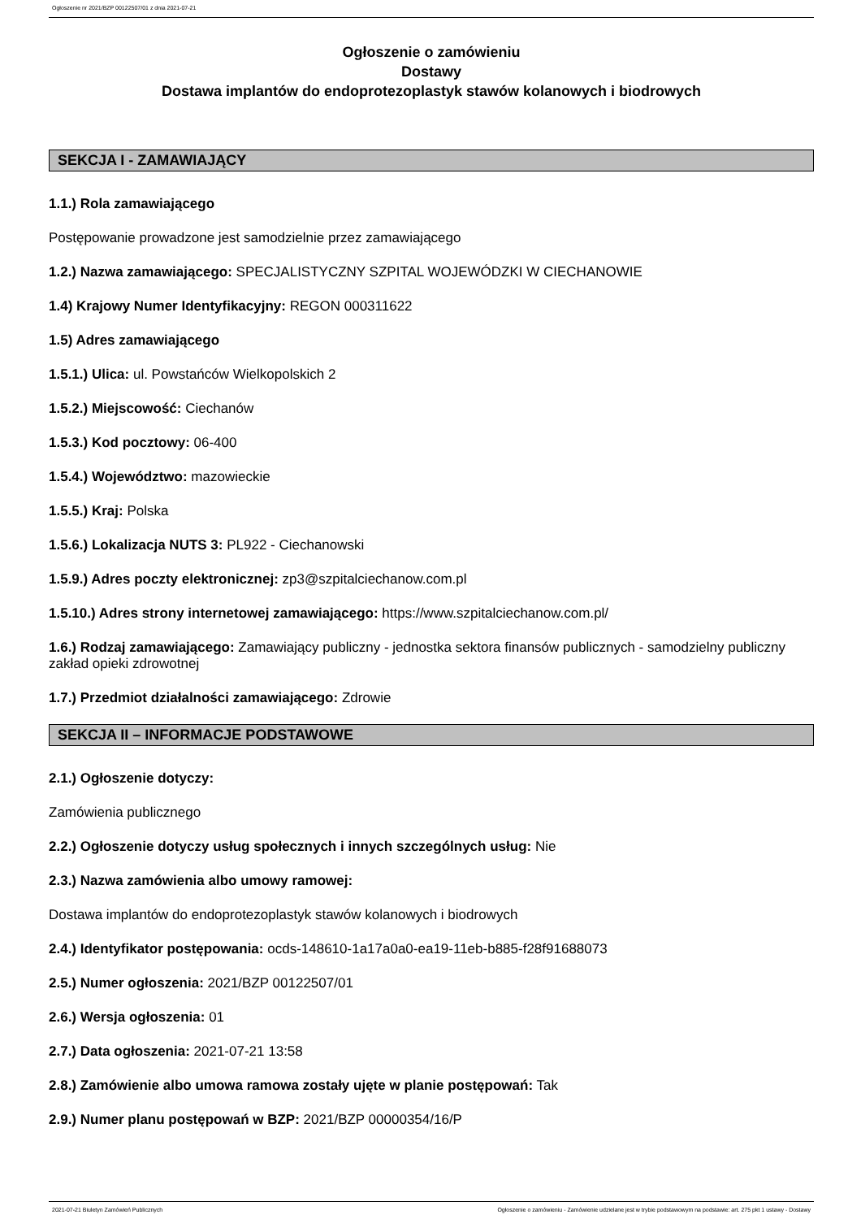Ogłoszenie nr 2021/BZP 00122507/01 z dnia 2021-07-21
Ogłoszenie o zamówieniu
Dostawy
Dostawa implantów do endoprotezoplastyk stawów kolanowych i biodrowych
SEKCJA I - ZAMAWIAJĄCY
1.1.) Rola zamawiającego
Postępowanie prowadzone jest samodzielnie przez zamawiającego
1.2.) Nazwa zamawiającego: SPECJALISTYCZNY SZPITAL WOJEWÓDZKI W CIECHANOWIE
1.4) Krajowy Numer Identyfikacyjny: REGON 000311622
1.5) Adres zamawiającego
1.5.1.) Ulica: ul. Powstańców Wielkopolskich 2
1.5.2.) Miejscowość: Ciechanów
1.5.3.) Kod pocztowy: 06-400
1.5.4.) Województwo: mazowieckie
1.5.5.) Kraj: Polska
1.5.6.) Lokalizacja NUTS 3: PL922 - Ciechanowski
1.5.9.) Adres poczty elektronicznej: zp3@szpitalciechanow.com.pl
1.5.10.) Adres strony internetowej zamawiającego: https://www.szpitalciechanow.com.pl/
1.6.) Rodzaj zamawiającego: Zamawiający publiczny - jednostka sektora finansów publicznych - samodzielny publiczny zakład opieki zdrowotnej
1.7.) Przedmiot działalności zamawiającego: Zdrowie
SEKCJA II – INFORMACJE PODSTAWOWE
2.1.) Ogłoszenie dotyczy:
Zamówienia publicznego
2.2.) Ogłoszenie dotyczy usług społecznych i innych szczególnych usług: Nie
2.3.) Nazwa zamówienia albo umowy ramowej:
Dostawa implantów do endoprotezoplastyk stawów kolanowych i biodrowych
2.4.) Identyfikator postępowania: ocds-148610-1a17a0a0-ea19-11eb-b885-f28f91688073
2.5.) Numer ogłoszenia: 2021/BZP 00122507/01
2.6.) Wersja ogłoszenia: 01
2.7.) Data ogłoszenia: 2021-07-21 13:58
2.8.) Zamówienie albo umowa ramowa zostały ujęte w planie postępowań: Tak
2.9.) Numer planu postępowań w BZP: 2021/BZP 00000354/16/P
2021-07-21 Biuletyn Zamówień Publicznych Ogłoszenie o zamówieniu - Zamówienie udzielane jest w trybie podstawowym na podstawie: art. 275 pkt 1 ustawy - Dostawy